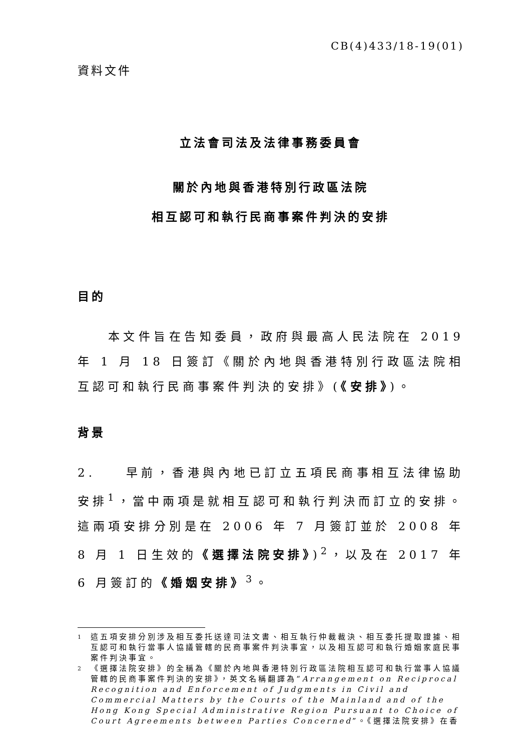CB(4)433/18-19(01)
資料文件
立法會司法及法律事務委員會
關於內地與香港特別行政區法院
相互認可和執行民商事案件判決的安排
目的
  本文件旨在告知委員，政府與最高人民法院在 2019 年 1 月 18 日簽訂《關於內地與香港特別行政區法院相互認可和執行民商事案件判決的安排》(《安排》)。
背景
2.  早前，香港與內地已訂立五項民商事相互法律協助安排<sup>1</sup>，當中兩項是就相互認可和執行判決而訂立的安排。這兩項安排分別是在 2006 年 7 月簽訂並於 2008 年 8 月 1 日生效的《選擇法院安排》)<sup>2</sup>，以及在 2017 年 6 月簽訂的《婚姻安排》<sup>3</sup>。
1 這五項安排分別涉及相互委托送達司法文書、相互執行仲裁裁決、相互委托提取證據、相互認可和執行當事人協議管轄的民商事案件判決事宜，以及相互認可和執行婚姻家庭民事案件判決事宜。
2 《選擇法院安排》的全稱為《關於內地與香港特別行政區法院相互認可和執行當事人協議管轄的民商事案件判決的安排》，英文名稱翻譯為“Arrangement on Reciprocal Recognition and Enforcement of Judgments in Civil and Commercial Matters by the Courts of the Mainland and of the Hong Kong Special Administrative Region Pursuant to Choice of Court Agreements between Parties Concerned”。《選擇法院安排》在香